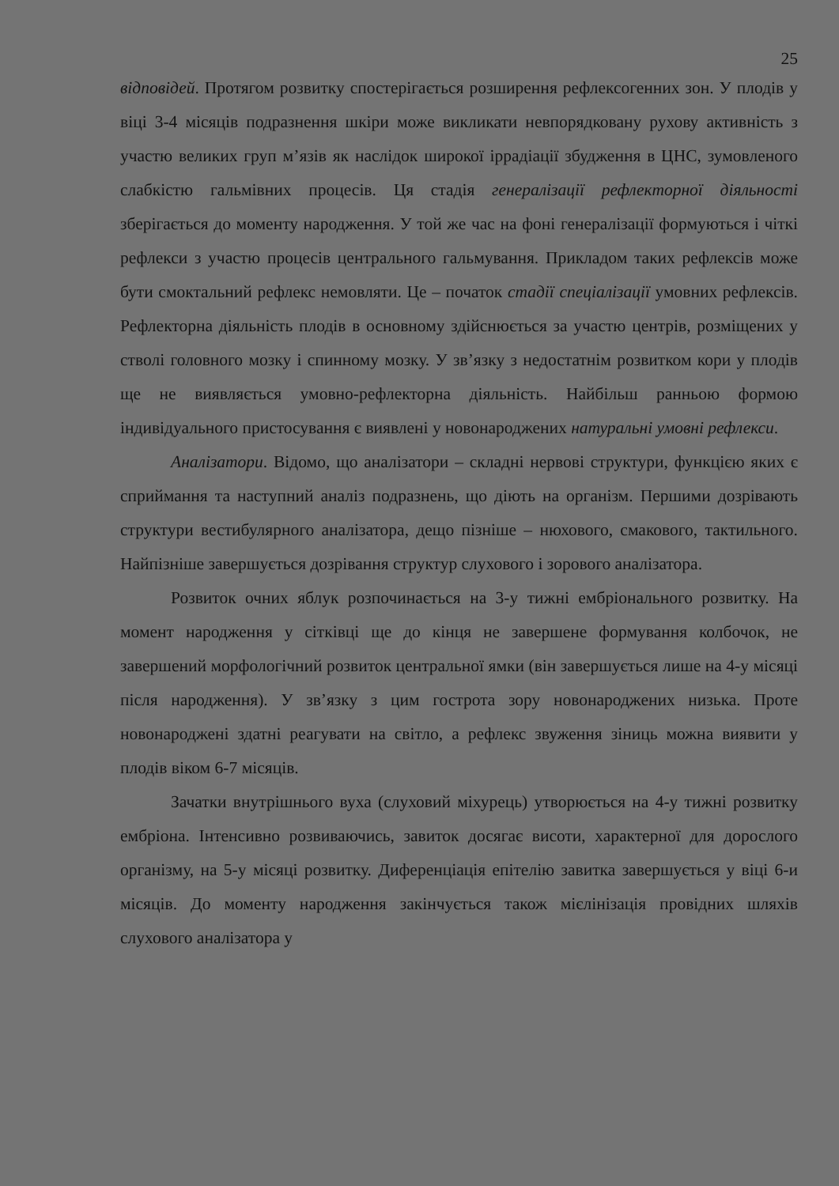25
відповідей. Протягом розвитку спостерігається розширення рефлексогенних зон. У плодів у віці 3-4 місяців подразнення шкіри може викликати невпорядковану рухову активність з участю великих груп м’язів як наслідок широкої іррадіації збудження в ЦНС, зумовленого слабкістю гальмівних процесів. Ця стадія генералізації рефлекторної діяльності зберігається до моменту народження. У той же час на фоні генералізації формуються і чіткі рефлекси з участю процесів центрального гальмування. Прикладом таких рефлексів може бути смоктальний рефлекс немовляти. Це – початок стадії спеціалізації умовних рефлексів. Рефлекторна діяльність плодів в основному здійснюється за участю центрів, розміщених у стволі головного мозку і спинному мозку. У зв’язку з недостатнім розвитком кори у плодів ще не виявляється умовно-рефлекторна діяльність. Найбільш ранньою формою індивідуального пристосування є виявлені у новонароджених натуральні умовні рефлекси.
Аналізатори. Відомо, що аналізатори – складні нервові структури, функцією яких є сприймання та наступний аналіз подразнень, що діють на організм. Першими дозрівають структури вестибулярного аналізатора, дещо пізніше – нюхового, смакового, тактильного. Найпізніше завершується дозрівання структур слухового і зорового аналізатора.
Розвиток очних яблук розпочинається на 3-у тижні ембріонального розвитку. На момент народження у сітківці ще до кінця не завершене формування колбочок, не завершений морфологічний розвиток центральної ямки (він завершується лише на 4-у місяці після народження). У зв’язку з цим гострота зору новонароджених низька. Проте новонароджені здатні реагувати на світло, а рефлекс звуження зіниць можна виявити у плодів віком 6-7 місяців.
Зачатки внутрішнього вуха (слуховий міхурець) утворюється на 4-у тижні розвитку ембріона. Інтенсивно розвиваючись, завиток досягає висоти, характерної для дорослого організму, на 5-у місяці розвитку. Диференціація епітелію завитка завершується у віці 6-и місяців. До моменту народження закінчується також мієлінізація провідних шляхів слухового аналізатора у